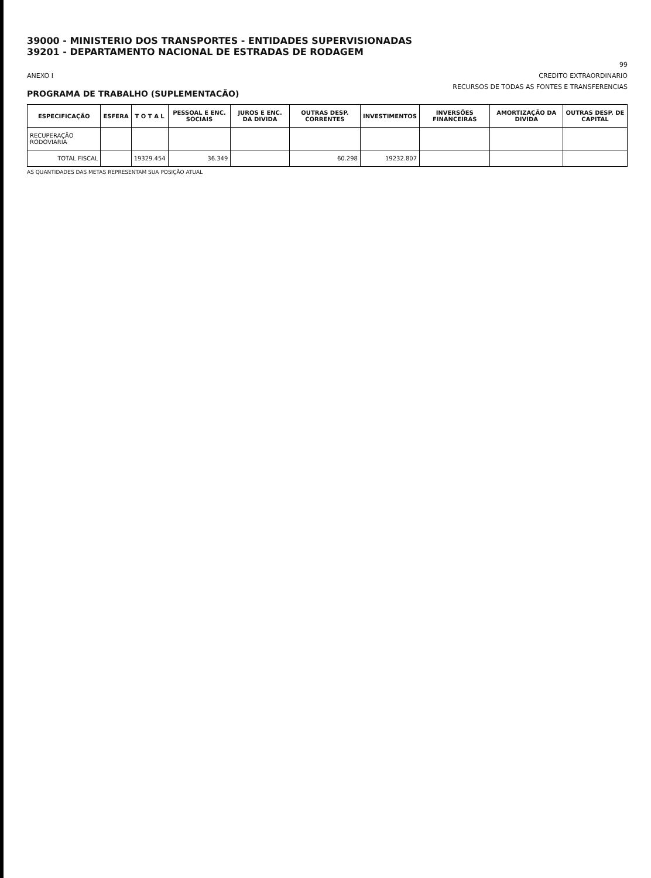39000 - MINISTERIO DOS TRANSPORTES - ENTIDADES SUPERVISIONADAS
39201 - DEPARTAMENTO NACIONAL DE ESTRADAS DE RODAGEM
99
ANEXO I CREDITO EXTRAORDINARIO
PROGRAMA DE TRABALHO (SUPLEMENTACÃO) RECURSOS DE TODAS AS FONTES E TRANSFERENCIAS
| ESPECIFICAÇÃO | ESFERA | T O T A L | PESSOAL E ENC. SOCIAIS | JUROS E ENC. DA DIVIDA | OUTRAS DESP. CORRENTES | INVESTIMENTOS | INVERSÕES FINANCEIRAS | AMORTIZAÇÃO DA DIVIDA | OUTRAS DESP. DE CAPITAL |
| --- | --- | --- | --- | --- | --- | --- | --- | --- | --- |
| RECUPERAÇÃO RODOVIARIA | | | | | | | | | |
| TOTAL FISCAL | | 19329.454 | 36.349 | | 60.298 | 19232.807 | | | |
AS QUANTIDADES DAS METAS REPRESENTAM SUA POSIÇÃO ATUAL